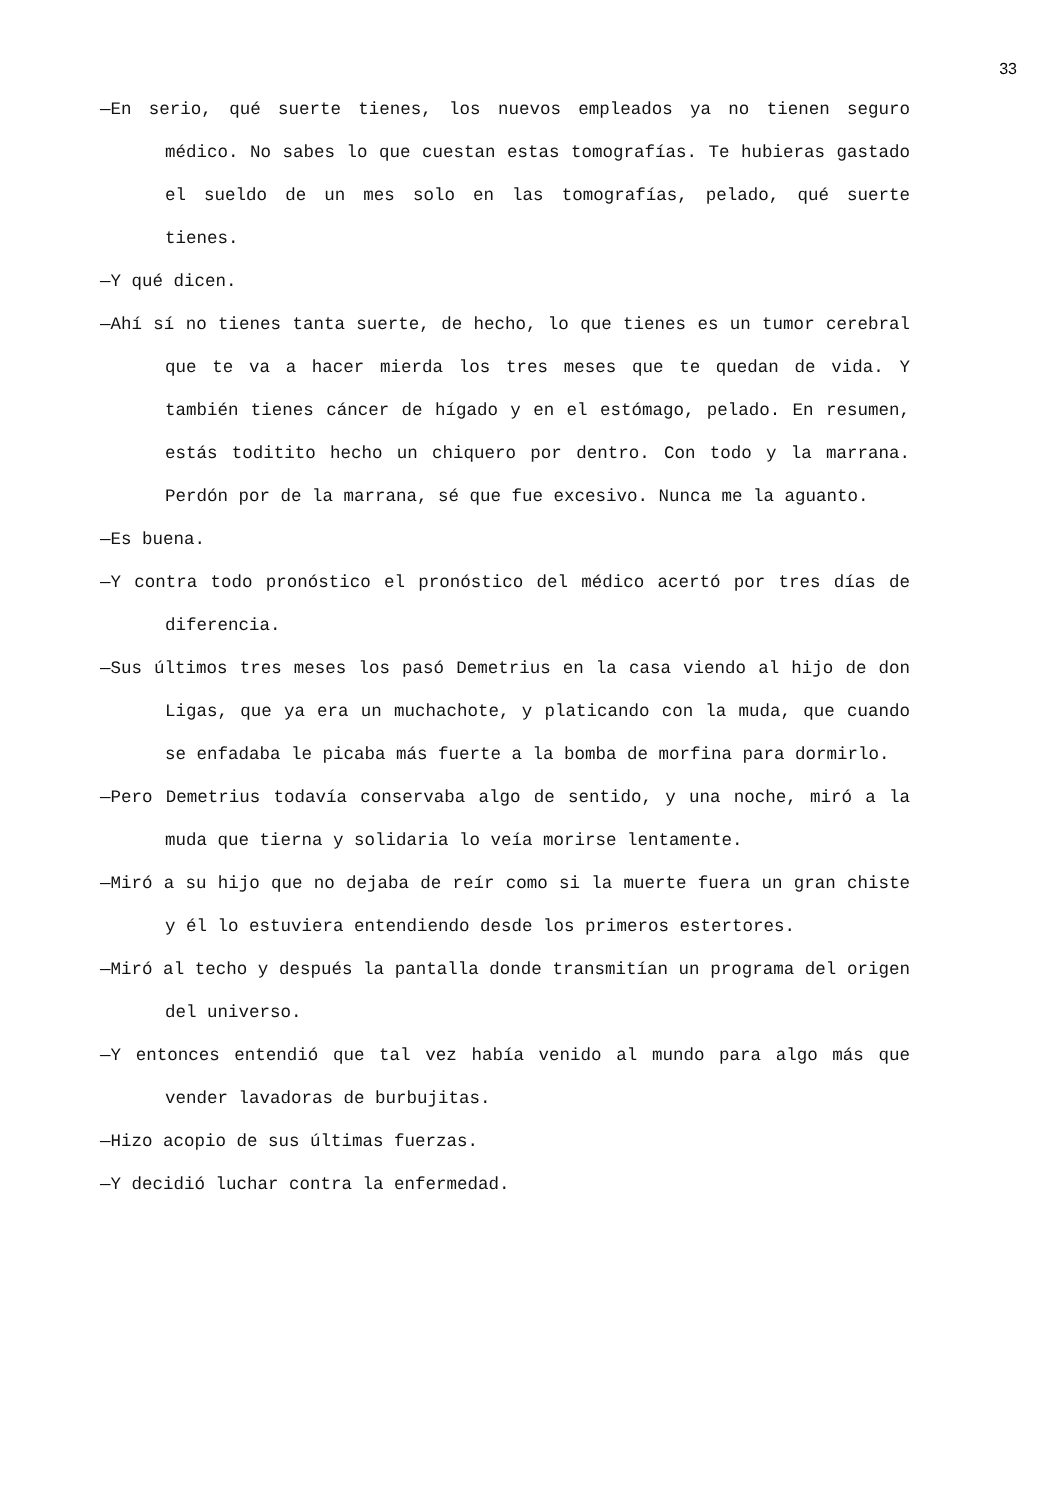33
—En serio, qué suerte tienes, los nuevos empleados ya no tienen seguro médico. No sabes lo que cuestan estas tomografías. Te hubieras gastado el sueldo de un mes solo en las tomografías, pelado, qué suerte tienes.
—Y qué dicen.
—Ahí sí no tienes tanta suerte, de hecho, lo que tienes es un tumor cerebral que te va a hacer mierda los tres meses que te quedan de vida. Y también tienes cáncer de hígado y en el estómago, pelado. En resumen, estás toditito hecho un chiquero por dentro. Con todo y la marrana. Perdón por de la marrana, sé que fue excesivo. Nunca me la aguanto.
—Es buena.
—Y contra todo pronóstico el pronóstico del médico acertó por tres días de diferencia.
—Sus últimos tres meses los pasó Demetrius en la casa viendo al hijo de don Ligas, que ya era un muchachote, y platicando con la muda, que cuando se enfadaba le picaba más fuerte a la bomba de morfina para dormirlo.
—Pero Demetrius todavía conservaba algo de sentido, y una noche, miró a la muda que tierna y solidaria lo veía morirse lentamente.
—Miró a su hijo que no dejaba de reír como si la muerte fuera un gran chiste y él lo estuviera entendiendo desde los primeros estertores.
—Miró al techo y después la pantalla donde transmitían un programa del origen del universo.
—Y entonces entendió que tal vez había venido al mundo para algo más que vender lavadoras de burbujitas.
—Hizo acopio de sus últimas fuerzas.
—Y decidió luchar contra la enfermedad.